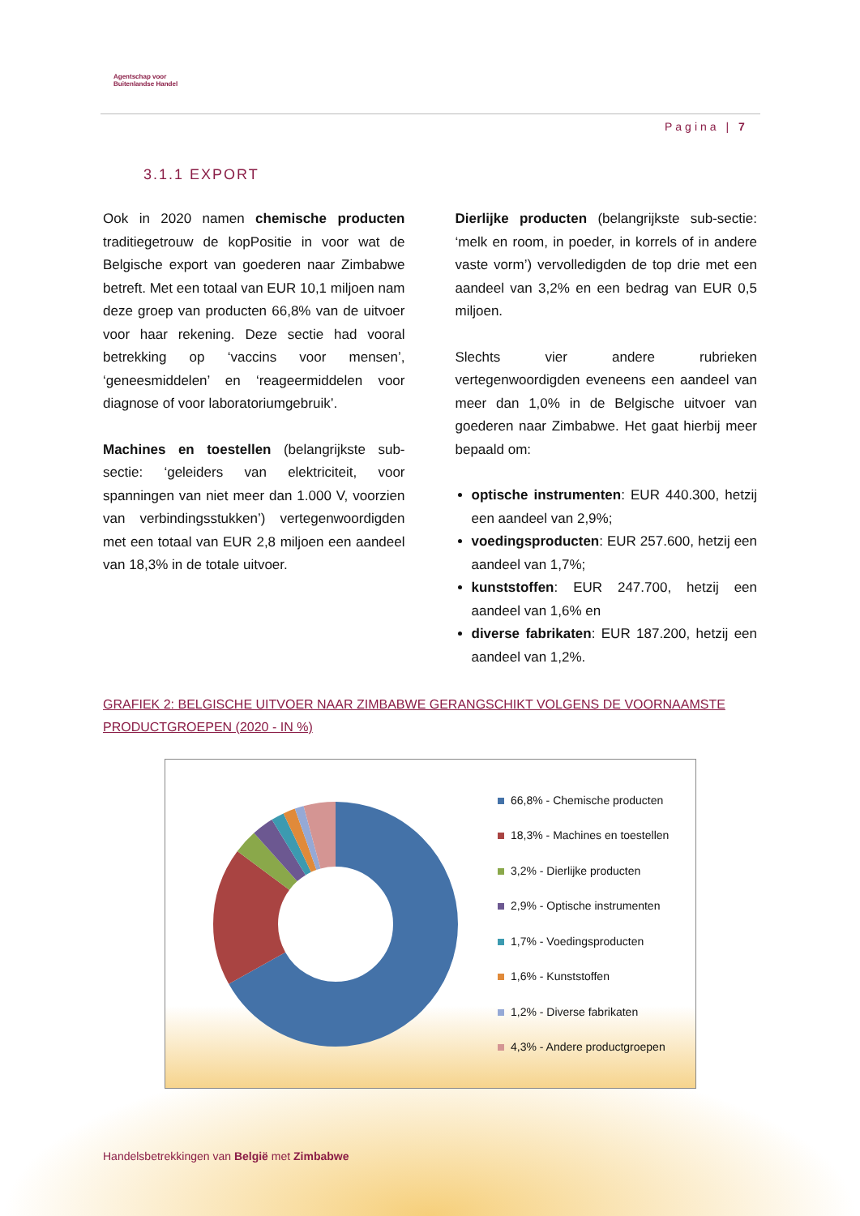Agentschap voor
Buitenlandse Handel
Pagina | 7
3.1.1 EXPORT
Ook in 2020 namen chemische producten traditiegetrouw de kopPositie in voor wat de Belgische export van goederen naar Zimbabwe betreft. Met een totaal van EUR 10,1 miljoen nam deze groep van producten 66,8% van de uitvoer voor haar rekening. Deze sectie had vooral betrekking op ‘vaccins voor mensen’, ‘geneesmiddelen’ en ‘reageermiddelen voor diagnose of voor laboratoriumgebruik’.
Machines en toestellen (belangrijkste sub-sectie: ‘geleiders van elektriciteit, voor spanningen van niet meer dan 1.000 V, voorzien van verbindingsstukken’) vertegenwoordigden met een totaal van EUR 2,8 miljoen een aandeel van 18,3% in de totale uitvoer.
Dierlijke producten (belangrijkste sub-sectie: ‘melk en room, in poeder, in korrels of in andere vaste vorm’) vervolledigden de top drie met een aandeel van 3,2% en een bedrag van EUR 0,5 miljoen.
Slechts vier andere rubrieken vertegenwoordigden eveneens een aandeel van meer dan 1,0% in de Belgische uitvoer van goederen naar Zimbabwe. Het gaat hierbij meer bepaald om:
optische instrumenten: EUR 440.300, hetzij een aandeel van 2,9%;
voedingsproducten: EUR 257.600, hetzij een aandeel van 1,7%;
kunststoffen: EUR 247.700, hetzij een aandeel van 1,6% en
diverse fabrikaten: EUR 187.200, hetzij een aandeel van 1,2%.
GRAFIEK 2: BELGISCHE UITVOER NAAR ZIMBABWE GERANGSCHIKT VOLGENS DE VOORNAAMSTE PRODUCTGROEPEN (2020 - IN %)
66,8% - Chemische producten
18,3% - Machines en toestellen
3,2% - Dierlijke producten
2,9% - Optische instrumenten
1,7% - Voedingsproducten
1,6% - Kunststoffen
1,2% - Diverse fabrikaten
4,3% - Andere productgroepen
Handelsbetrekkingen van België met Zimbabwe